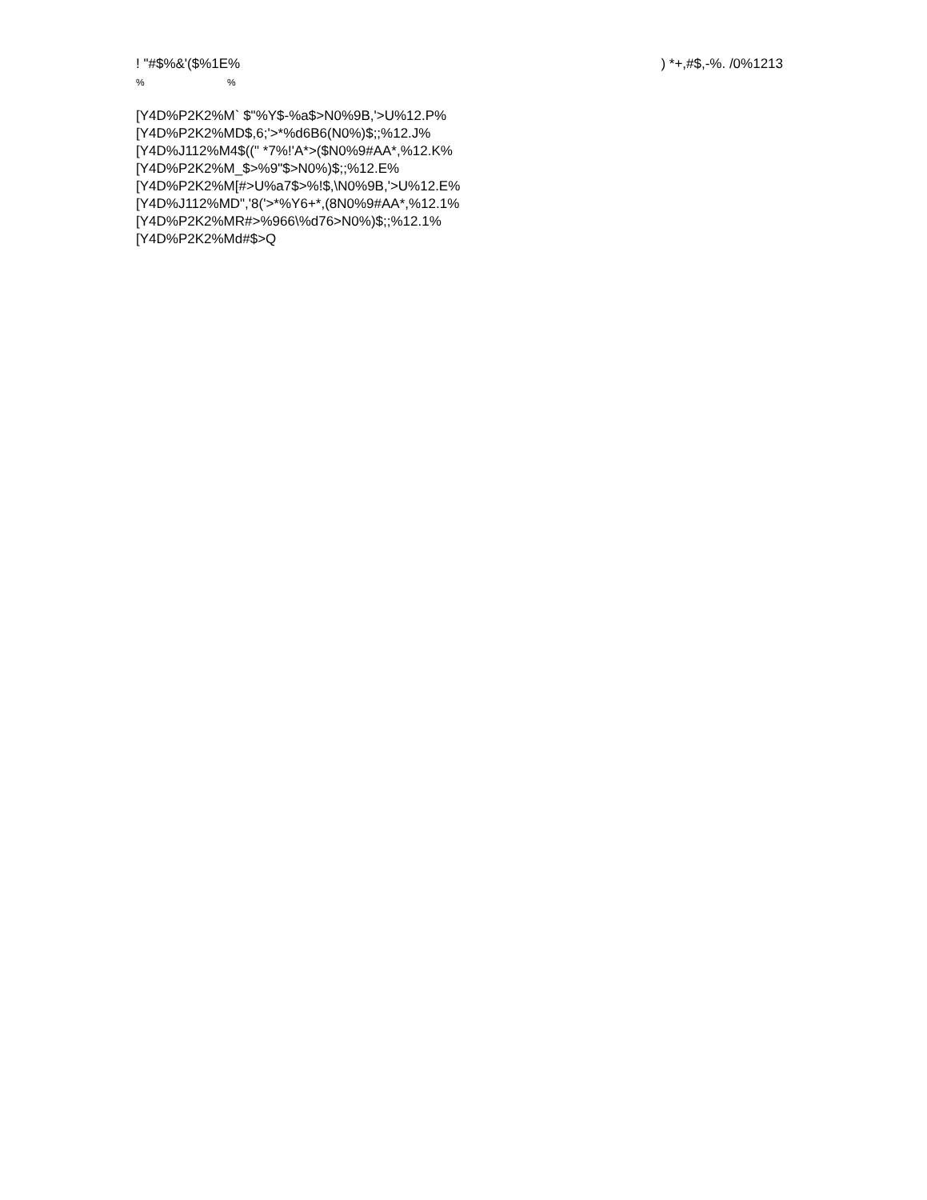! "#$%&'($%1E%) *+,#$,-%. /0%1213
% %
[Y4D%P2K2%M` $"%Y$-%a$>N0%9B,'>U%12.P%
[Y4D%P2K2%MD$,6;'>*%d6B6(N0%)$;;%12.J%
[Y4D%J112%M4$((" *7%!'A*>($N0%9#AA*,%12.K%
[Y4D%P2K2%M_$>%9"$>N0%)$;;%12.E%
[Y4D%P2K2%M[#>U%a7$>%!$,\N0%9B,'>U%12.E%
[Y4D%J112%MD",'8('>*%Y6+*,(8N0%9#AA*,%12.1%
[Y4D%P2K2%MR#>%966\%d76>N0%)$;;%12.1%
[Y4D%P2K2%Md#$>Q